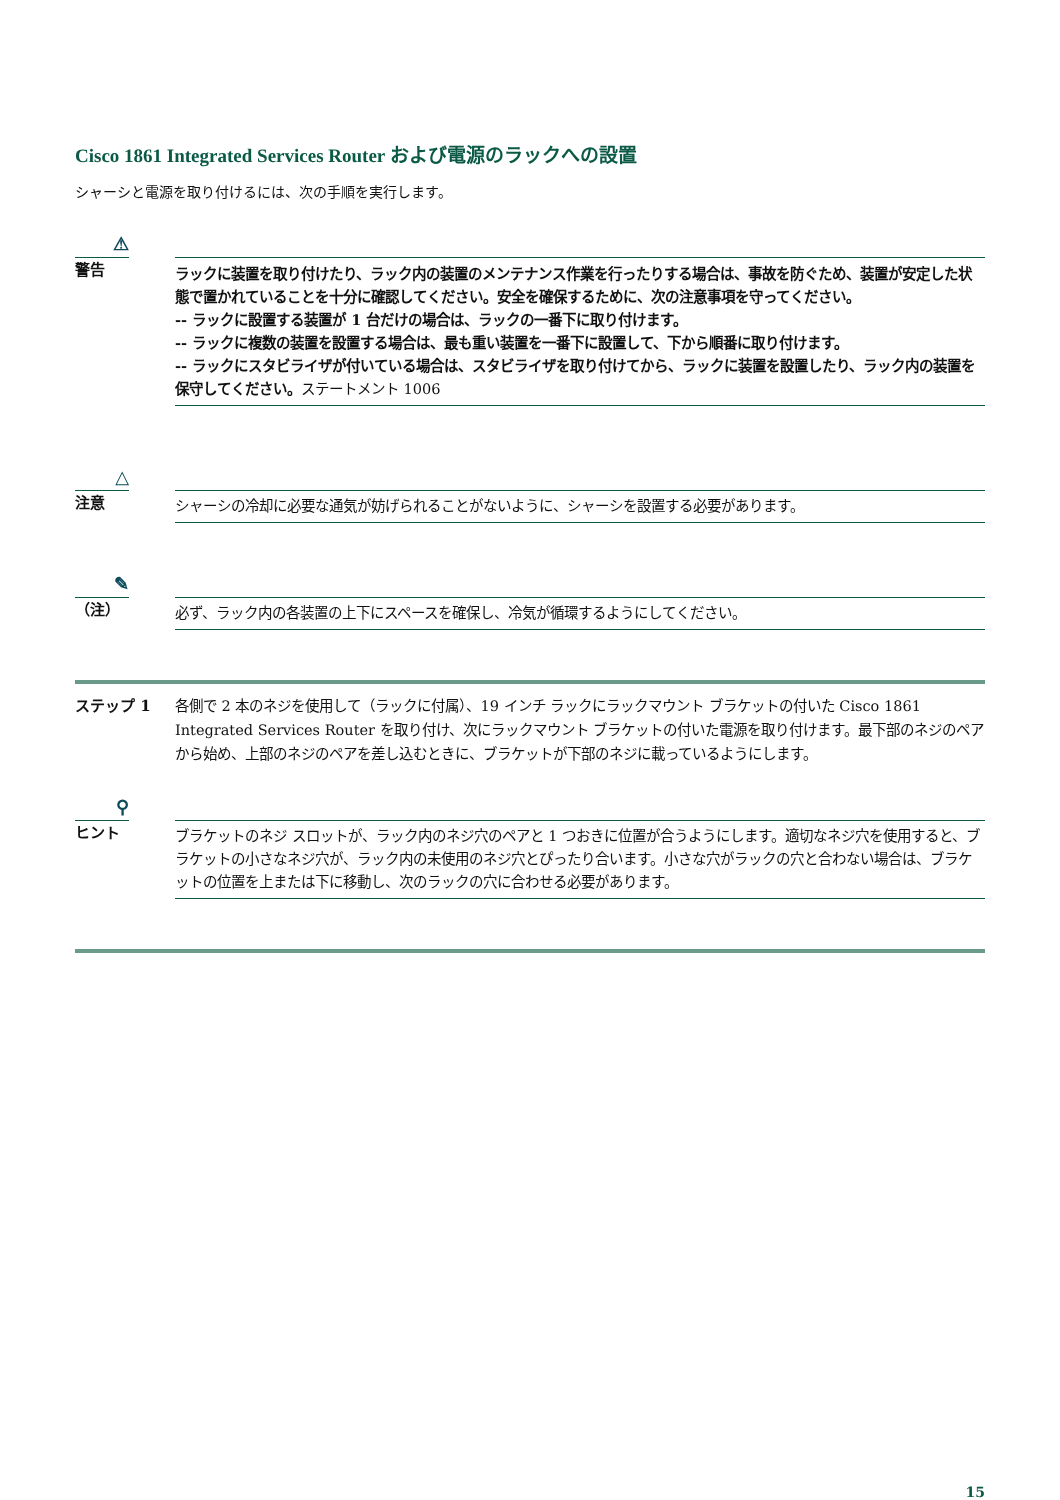Cisco 1861 Integrated Services Router および電源のラックへの設置
シャーシと電源を取り付けるには、次の手順を実行します。
⚠
警告
ラックに装置を取り付けたり、ラック内の装置のメンテナンス作業を行ったりする場合は、事故を防ぐため、装置が安定した状態で置かれていることを十分に確認してください。安全を確保するために、次の注意事項を守ってください。
-- ラックに設置する装置が 1 台だけの場合は、ラックの一番下に取り付けます。
-- ラックに複数の装置を設置する場合は、最も重い装置を一番下に設置して、下から順番に取り付けます。
-- ラックにスタビライザが付いている場合は、スタビライザを取り付けてから、ラックに装置を設置したり、ラック内の装置を保守してください。ステートメント 1006
△
注意
シャーシの冷却に必要な通気が妨げられることがないように、シャーシを設置する必要があります。
✎
（注）
必ず、ラック内の各装置の上下にスペースを確保し、冷気が循環するようにしてください。
ステップ 1 各側で 2 本のネジを使用して（ラックに付属）、19 インチ ラックにラックマウント ブラケットの付いた Cisco 1861 Integrated Services Router を取り付け、次にラックマウント ブラケットの付いた電源を取り付けます。最下部のネジのペアから始め、上部のネジのペアを差し込むときに、ブラケットが下部のネジに載っているようにします。
⚲
ヒント
ブラケットのネジ スロットが、ラック内のネジ穴のペアと 1 つおきに位置が合うようにします。適切なネジ穴を使用すると、ブラケットの小さなネジ穴が、ラック内の未使用のネジ穴とぴったり合います。小さな穴がラックの穴と合わない場合は、ブラケットの位置を上または下に移動し、次のラックの穴に合わせる必要があります。
15